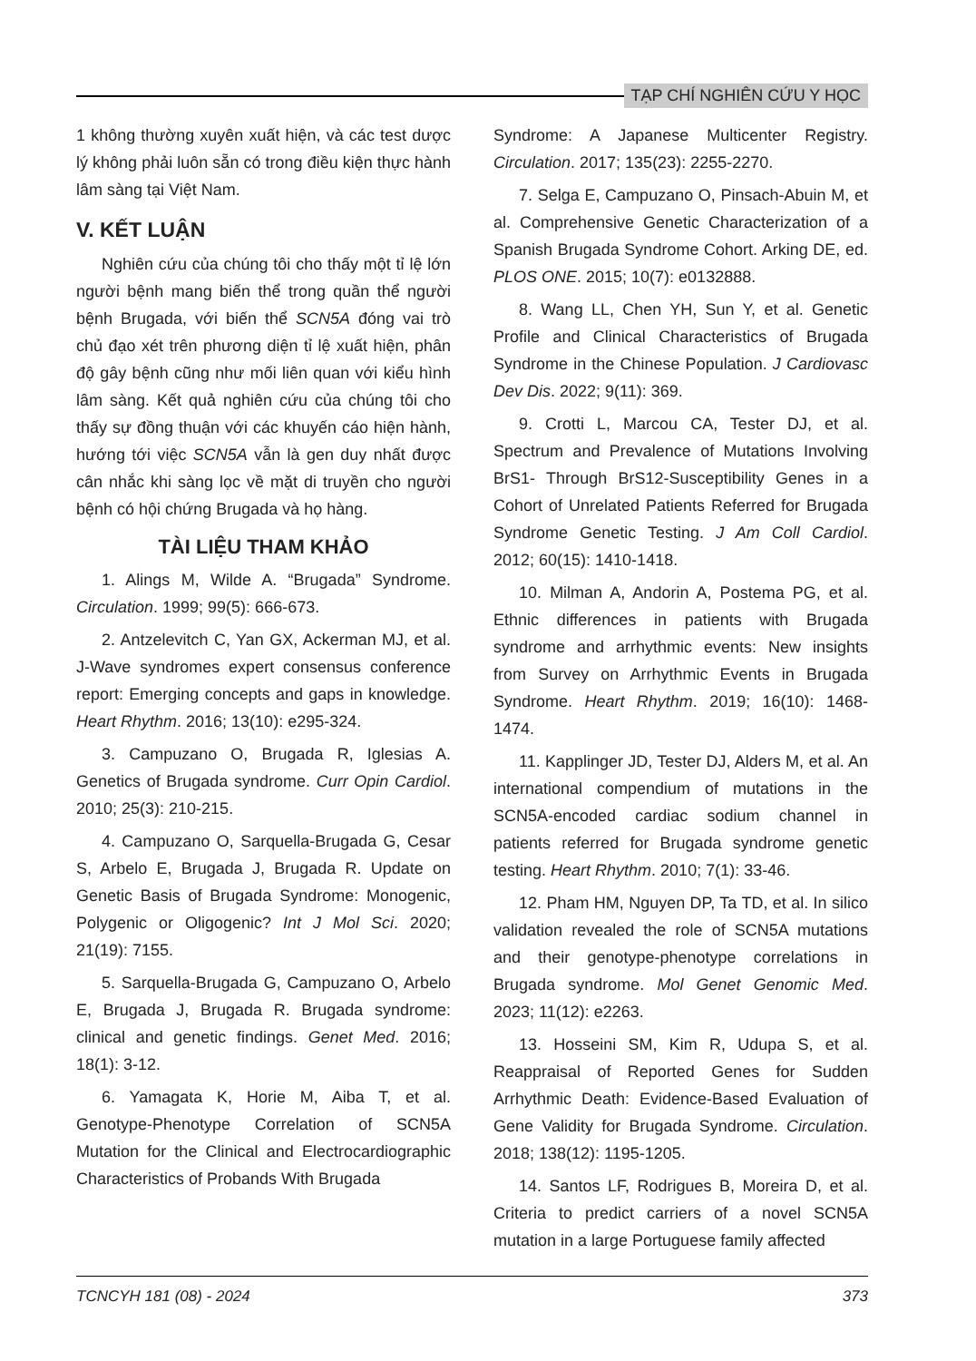TẠP CHÍ NGHIÊN CỨU Y HỌC
1 không thường xuyên xuất hiện, và các test dược lý không phải luôn sẵn có trong điều kiện thực hành lâm sàng tại Việt Nam.
V. KẾT LUẬN
Nghiên cứu của chúng tôi cho thấy một tỉ lệ lớn người bệnh mang biến thể trong quần thể người bệnh Brugada, với biến thể SCN5A đóng vai trò chủ đạo xét trên phương diện tỉ lệ xuất hiện, phân độ gây bệnh cũng như mối liên quan với kiểu hình lâm sàng. Kết quả nghiên cứu của chúng tôi cho thấy sự đồng thuận với các khuyến cáo hiện hành, hướng tới việc SCN5A vẫn là gen duy nhất được cân nhắc khi sàng lọc về mặt di truyền cho người bệnh có hội chứng Brugada và họ hàng.
TÀI LIỆU THAM KHẢO
1. Alings M, Wilde A. “Brugada” Syndrome. Circulation. 1999; 99(5): 666-673.
2. Antzelevitch C, Yan GX, Ackerman MJ, et al. J-Wave syndromes expert consensus conference report: Emerging concepts and gaps in knowledge. Heart Rhythm. 2016; 13(10): e295-324.
3. Campuzano O, Brugada R, Iglesias A. Genetics of Brugada syndrome. Curr Opin Cardiol. 2010; 25(3): 210-215.
4. Campuzano O, Sarquella-Brugada G, Cesar S, Arbelo E, Brugada J, Brugada R. Update on Genetic Basis of Brugada Syndrome: Monogenic, Polygenic or Oligogenic? Int J Mol Sci. 2020; 21(19): 7155.
5. Sarquella-Brugada G, Campuzano O, Arbelo E, Brugada J, Brugada R. Brugada syndrome: clinical and genetic findings. Genet Med. 2016; 18(1): 3-12.
6. Yamagata K, Horie M, Aiba T, et al. Genotype-Phenotype Correlation of SCN5A Mutation for the Clinical and Electrocardiographic Characteristics of Probands With Brugada
Syndrome: A Japanese Multicenter Registry. Circulation. 2017; 135(23): 2255-2270.
7. Selga E, Campuzano O, Pinsach-Abuin M, et al. Comprehensive Genetic Characterization of a Spanish Brugada Syndrome Cohort. Arking DE, ed. PLOS ONE. 2015; 10(7): e0132888.
8. Wang LL, Chen YH, Sun Y, et al. Genetic Profile and Clinical Characteristics of Brugada Syndrome in the Chinese Population. J Cardiovasc Dev Dis. 2022; 9(11): 369.
9. Crotti L, Marcou CA, Tester DJ, et al. Spectrum and Prevalence of Mutations Involving BrS1- Through BrS12-Susceptibility Genes in a Cohort of Unrelated Patients Referred for Brugada Syndrome Genetic Testing. J Am Coll Cardiol. 2012; 60(15): 1410-1418.
10. Milman A, Andorin A, Postema PG, et al. Ethnic differences in patients with Brugada syndrome and arrhythmic events: New insights from Survey on Arrhythmic Events in Brugada Syndrome. Heart Rhythm. 2019; 16(10): 1468-1474.
11. Kapplinger JD, Tester DJ, Alders M, et al. An international compendium of mutations in the SCN5A-encoded cardiac sodium channel in patients referred for Brugada syndrome genetic testing. Heart Rhythm. 2010; 7(1): 33-46.
12. Pham HM, Nguyen DP, Ta TD, et al. In silico validation revealed the role of SCN5A mutations and their genotype-phenotype correlations in Brugada syndrome. Mol Genet Genomic Med. 2023; 11(12): e2263.
13. Hosseini SM, Kim R, Udupa S, et al. Reappraisal of Reported Genes for Sudden Arrhythmic Death: Evidence-Based Evaluation of Gene Validity for Brugada Syndrome. Circulation. 2018; 138(12): 1195-1205.
14. Santos LF, Rodrigues B, Moreira D, et al. Criteria to predict carriers of a novel SCN5A mutation in a large Portuguese family affected
TCNCYH 181 (08) - 2024 373